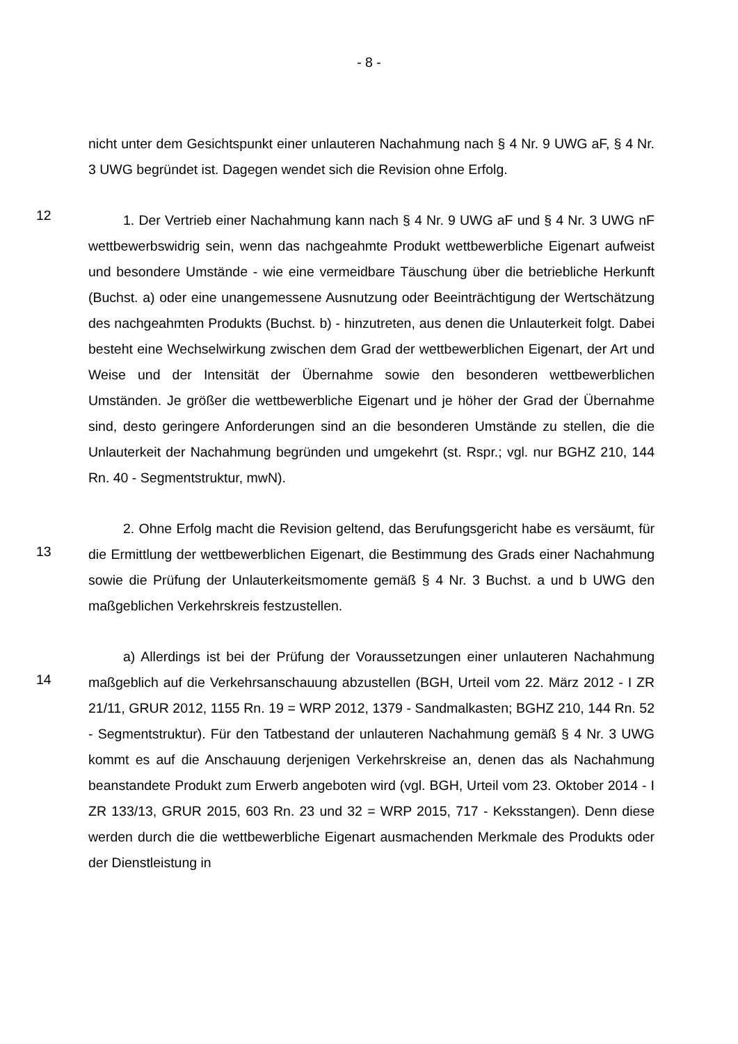- 8 -
nicht unter dem Gesichtspunkt einer unlauteren Nachahmung nach § 4 Nr. 9 UWG aF, § 4 Nr. 3 UWG begründet ist. Dagegen wendet sich die Revision ohne Erfolg.
12
1. Der Vertrieb einer Nachahmung kann nach § 4 Nr. 9 UWG aF und § 4 Nr. 3 UWG nF wettbewerbswidrig sein, wenn das nachgeahmte Produkt wettbewerbliche Eigenart aufweist und besondere Umstände - wie eine vermeidbare Täuschung über die betriebliche Herkunft (Buchst. a) oder eine unangemessene Ausnutzung oder Beeinträchtigung der Wertschätzung des nachgeahmten Produkts (Buchst. b) - hinzutreten, aus denen die Unlauterkeit folgt. Dabei besteht eine Wechselwirkung zwischen dem Grad der wettbewerblichen Eigenart, der Art und Weise und der Intensität der Übernahme sowie den besonderen wettbewerblichen Umständen. Je größer die wettbewerbliche Eigenart und je höher der Grad der Übernahme sind, desto geringere Anforderungen sind an die besonderen Umstände zu stellen, die die Unlauterkeit der Nachahmung begründen und umgekehrt (st. Rspr.; vgl. nur BGHZ 210, 144 Rn. 40 - Segmentstruktur, mwN).
13
2. Ohne Erfolg macht die Revision geltend, das Berufungsgericht habe es versäumt, für die Ermittlung der wettbewerblichen Eigenart, die Bestimmung des Grads einer Nachahmung sowie die Prüfung der Unlauterkeitsmomente gemäß § 4 Nr. 3 Buchst. a und b UWG den maßgeblichen Verkehrskreis festzustellen.
14
a) Allerdings ist bei der Prüfung der Voraussetzungen einer unlauteren Nachahmung maßgeblich auf die Verkehrsanschauung abzustellen (BGH, Urteil vom 22. März 2012 - I ZR 21/11, GRUR 2012, 1155 Rn. 19 = WRP 2012, 1379 - Sandmalkasten; BGHZ 210, 144 Rn. 52 - Segmentstruktur). Für den Tatbestand der unlauteren Nachahmung gemäß § 4 Nr. 3 UWG kommt es auf die Anschauung derjenigen Verkehrskreise an, denen das als Nachahmung beanstandete Produkt zum Erwerb angeboten wird (vgl. BGH, Urteil vom 23. Oktober 2014 - I ZR 133/13, GRUR 2015, 603 Rn. 23 und 32 = WRP 2015, 717 - Keksstangen). Denn diese werden durch die die wettbewerbliche Eigenart ausmachenden Merkmale des Produkts oder der Dienstleistung in